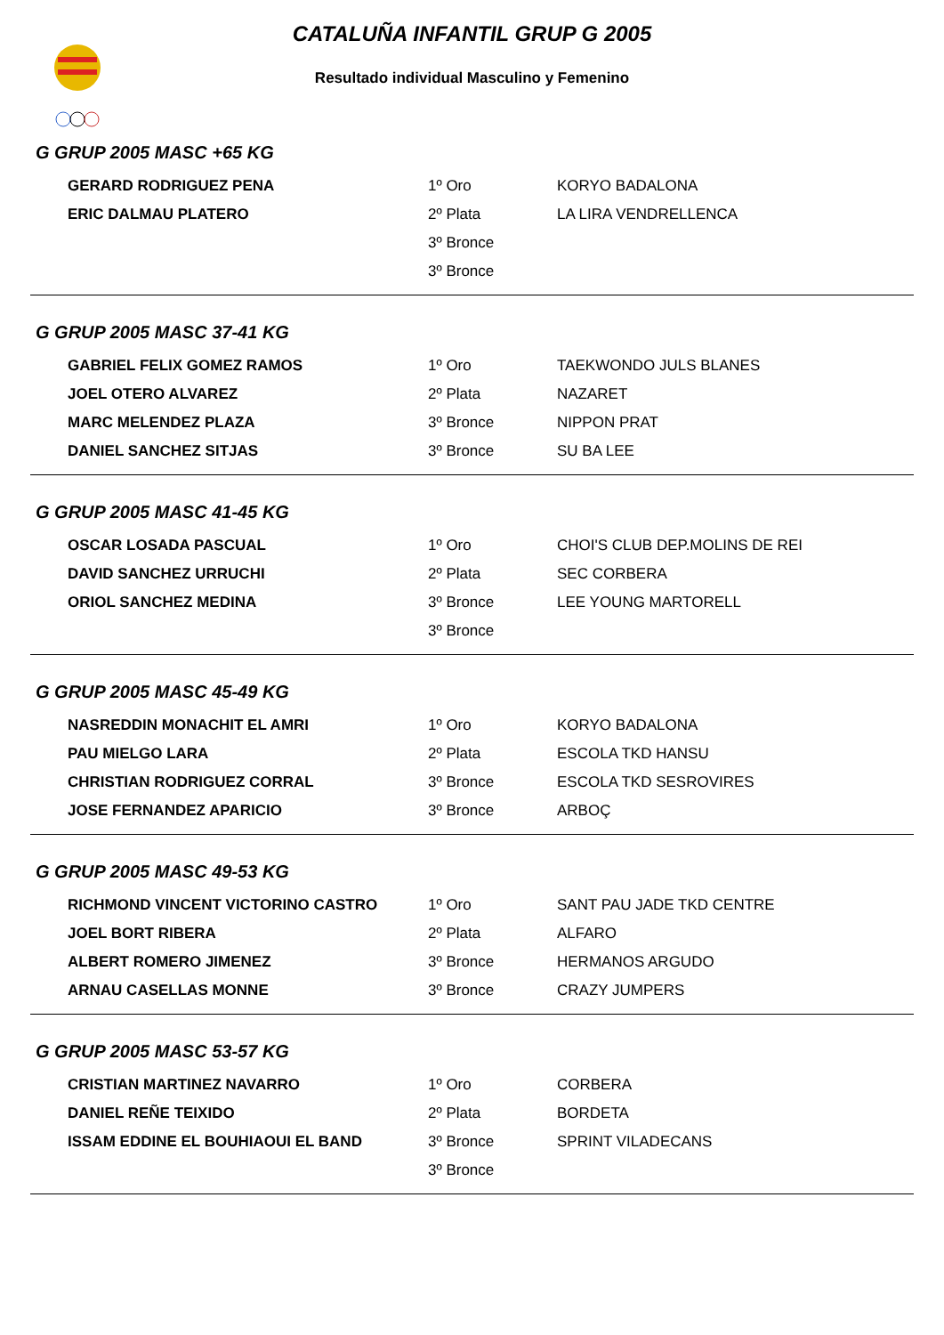CATALUÑA INFANTIL GRUP G 2005
Resultado individual Masculino y Femenino
G GRUP 2005 MASC +65 KG
| GERARD RODRIGUEZ PENA | 1º Oro | KORYO BADALONA |
| ERIC DALMAU PLATERO | 2º Plata | LA LIRA VENDRELLENCA |
| | 3º Bronce | |
| | 3º Bronce | |
G GRUP 2005 MASC 37-41 KG
| GABRIEL FELIX GOMEZ RAMOS | 1º Oro | TAEKWONDO JULS BLANES |
| JOEL OTERO ALVAREZ | 2º Plata | NAZARET |
| MARC MELENDEZ PLAZA | 3º Bronce | NIPPON PRAT |
| DANIEL SANCHEZ SITJAS | 3º Bronce | SU BA LEE |
G GRUP 2005 MASC 41-45 KG
| OSCAR LOSADA PASCUAL | 1º Oro | CHOI'S CLUB DEP.MOLINS DE REI |
| DAVID SANCHEZ URRUCHI | 2º Plata | SEC CORBERA |
| ORIOL SANCHEZ MEDINA | 3º Bronce | LEE YOUNG MARTORELL |
| | 3º Bronce | |
G GRUP 2005 MASC 45-49 KG
| NASREDDIN MONACHIT EL AMRI | 1º Oro | KORYO BADALONA |
| PAU MIELGO LARA | 2º Plata | ESCOLA TKD HANSU |
| CHRISTIAN RODRIGUEZ CORRAL | 3º Bronce | ESCOLA TKD SESROVIRES |
| JOSE FERNANDEZ APARICIO | 3º Bronce | ARBOÇ |
G GRUP 2005 MASC 49-53 KG
| RICHMOND VINCENT VICTORINO CASTRO | 1º Oro | SANT PAU JADE TKD CENTRE |
| JOEL BORT RIBERA | 2º Plata | ALFARO |
| ALBERT ROMERO JIMENEZ | 3º Bronce | HERMANOS ARGUDO |
| ARNAU CASELLAS MONNE | 3º Bronce | CRAZY JUMPERS |
G GRUP 2005 MASC 53-57 KG
| CRISTIAN MARTINEZ NAVARRO | 1º Oro | CORBERA |
| DANIEL REÑE TEIXIDO | 2º Plata | BORDETA |
| ISSAM EDDINE EL BOUHIAOUI EL BAND | 3º Bronce | SPRINT VILADECANS |
| | 3º Bronce | |